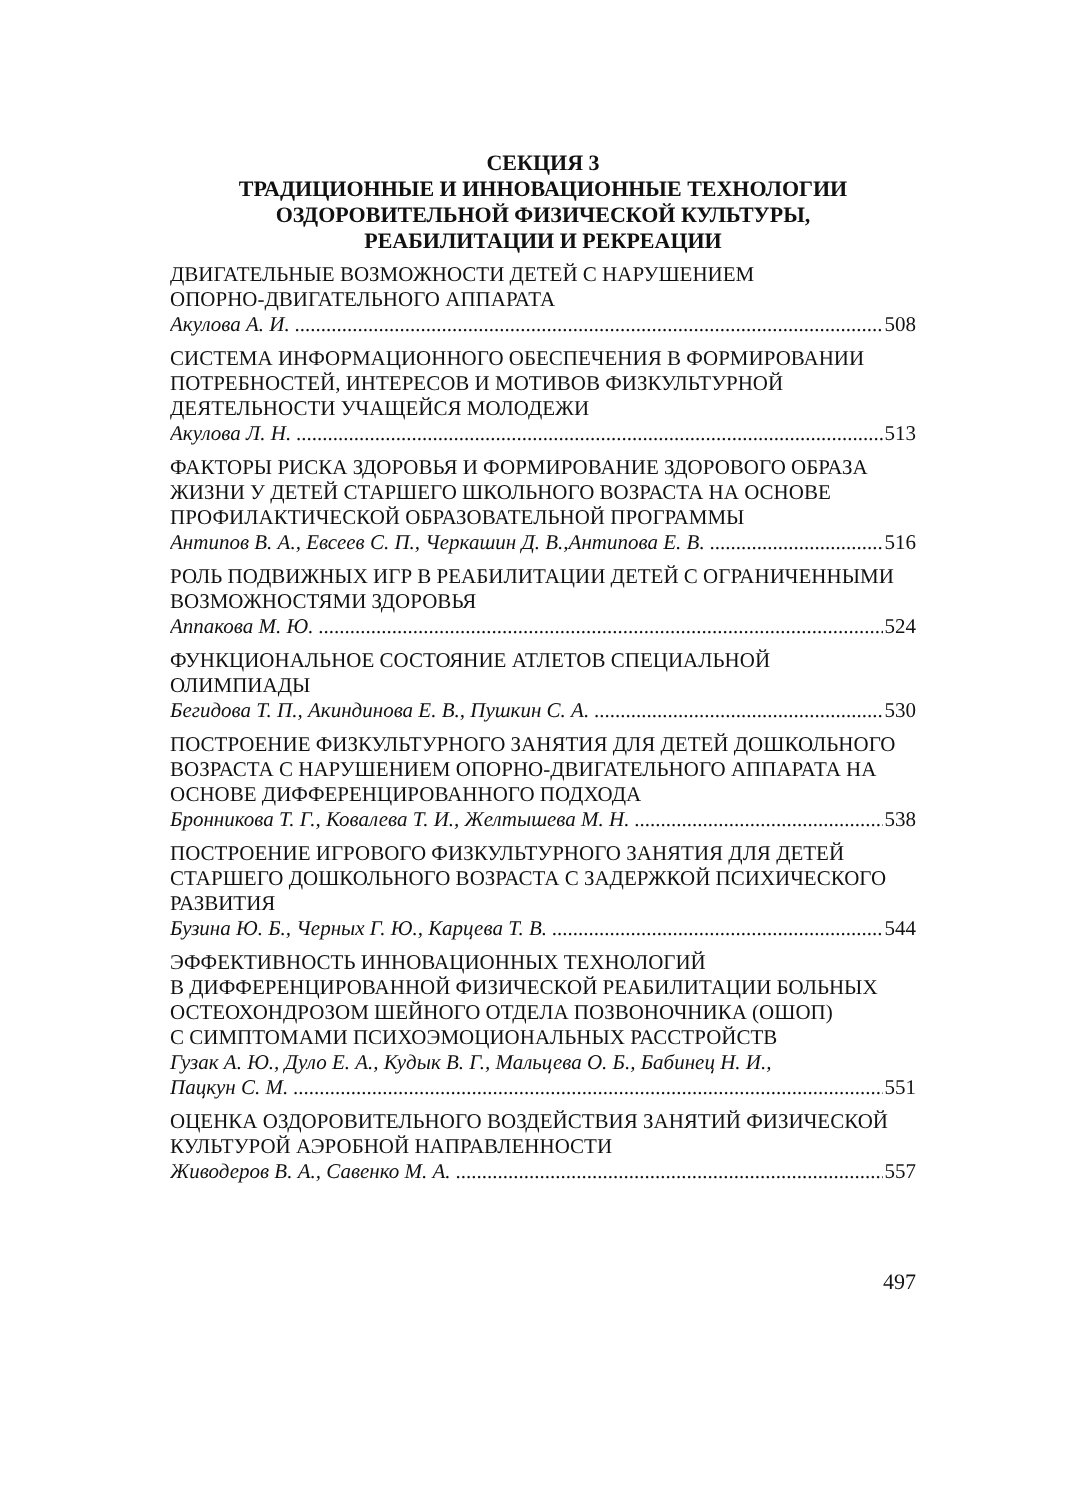СЕКЦИЯ 3
ТРАДИЦИОННЫЕ И ИННОВАЦИОННЫЕ ТЕХНОЛОГИИ
ОЗДОРОВИТЕЛЬНОЙ ФИЗИЧЕСКОЙ КУЛЬТУРЫ,
РЕАБИЛИТАЦИИ И РЕКРЕАЦИИ
ДВИГАТЕЛЬНЫЕ ВОЗМОЖНОСТИ ДЕТЕЙ С НАРУШЕНИЕМ
ОПОРНО-ДВИГАТЕЛЬНОГО АППАРАТА
Акулова А. И. 508
СИСТЕМА ИНФОРМАЦИОННОГО ОБЕСПЕЧЕНИЯ В ФОРМИРОВАНИИ
ПОТРЕБНОСТЕЙ, ИНТЕРЕСОВ И МОТИВОВ ФИЗКУЛЬТУРНОЙ
ДЕЯТЕЛЬНОСТИ УЧАЩЕЙСЯ МОЛОДЕЖИ
Акулова Л. Н. 513
ФАКТОРЫ РИСКА ЗДОРОВЬЯ И ФОРМИРОВАНИЕ ЗДОРОВОГО ОБРАЗА
ЖИЗНИ У ДЕТЕЙ СТАРШЕГО ШКОЛЬНОГО ВОЗРАСТА НА ОСНОВЕ
ПРОФИЛАКТИЧЕСКОЙ ОБРАЗОВАТЕЛЬНОЙ ПРОГРАММЫ
Антипов В. А., Евсеев С. П., Черкашин Д. В.,Антипова Е. В. 516
РОЛЬ ПОДВИЖНЫХ ИГР В РЕАБИЛИТАЦИИ ДЕТЕЙ С ОГРАНИЧЕННЫМИ
ВОЗМОЖНОСТЯМИ ЗДОРОВЬЯ
Аппакова М. Ю. 524
ФУНКЦИОНАЛЬНОЕ СОСТОЯНИЕ АТЛЕТОВ СПЕЦИАЛЬНОЙ
ОЛИМПИАДЫ
Бегидова Т. П., Акиндинова Е. В., Пушкин С. А. 530
ПОСТРОЕНИЕ ФИЗКУЛЬТУРНОГО ЗАНЯТИЯ ДЛЯ ДЕТЕЙ ДОШКОЛЬНОГО
ВОЗРАСТА С НАРУШЕНИЕМ ОПОРНО-ДВИГАТЕЛЬНОГО АППАРАТА НА
ОСНОВЕ ДИФФЕРЕНЦИРОВАННОГО ПОДХОДА
Бронникова Т. Г., Ковалева Т. И., Желтышева М. Н. 538
ПОСТРОЕНИЕ ИГРОВОГО ФИЗКУЛЬТУРНОГО ЗАНЯТИЯ ДЛЯ ДЕТЕЙ
СТАРШЕГО ДОШКОЛЬНОГО ВОЗРАСТА С ЗАДЕРЖКОЙ ПСИХИЧЕСКОГО
РАЗВИТИЯ
Бузина Ю. Б., Черных Г. Ю., Карцева Т. В. 544
ЭФФЕКТИВНОСТЬ ИННОВАЦИОННЫХ ТЕХНОЛОГИЙ
В ДИФФЕРЕНЦИРОВАННОЙ ФИЗИЧЕСКОЙ РЕАБИЛИТАЦИИ БОЛЬНЫХ
ОСТЕОХОНДРОЗОМ ШЕЙНОГО ОТДЕЛА ПОЗВОНОЧНИКА (ОШОП)
С СИМПТОМАМИ ПСИХОЭМОЦИОНАЛЬНЫХ РАССТРОЙСТВ
Гузак А. Ю., Дуло Е. А., Кудык В. Г., Мальцева О. Б., Бабинец Н. И.,
Пацкун С. М. 551
ОЦЕНКА ОЗДОРОВИТЕЛЬНОГО ВОЗДЕЙСТВИЯ ЗАНЯТИЙ ФИЗИЧЕСКОЙ
КУЛЬТУРОЙ АЭРОБНОЙ НАПРАВЛЕННОСТИ
Живодеров В. А., Савенко М. А. 557
497